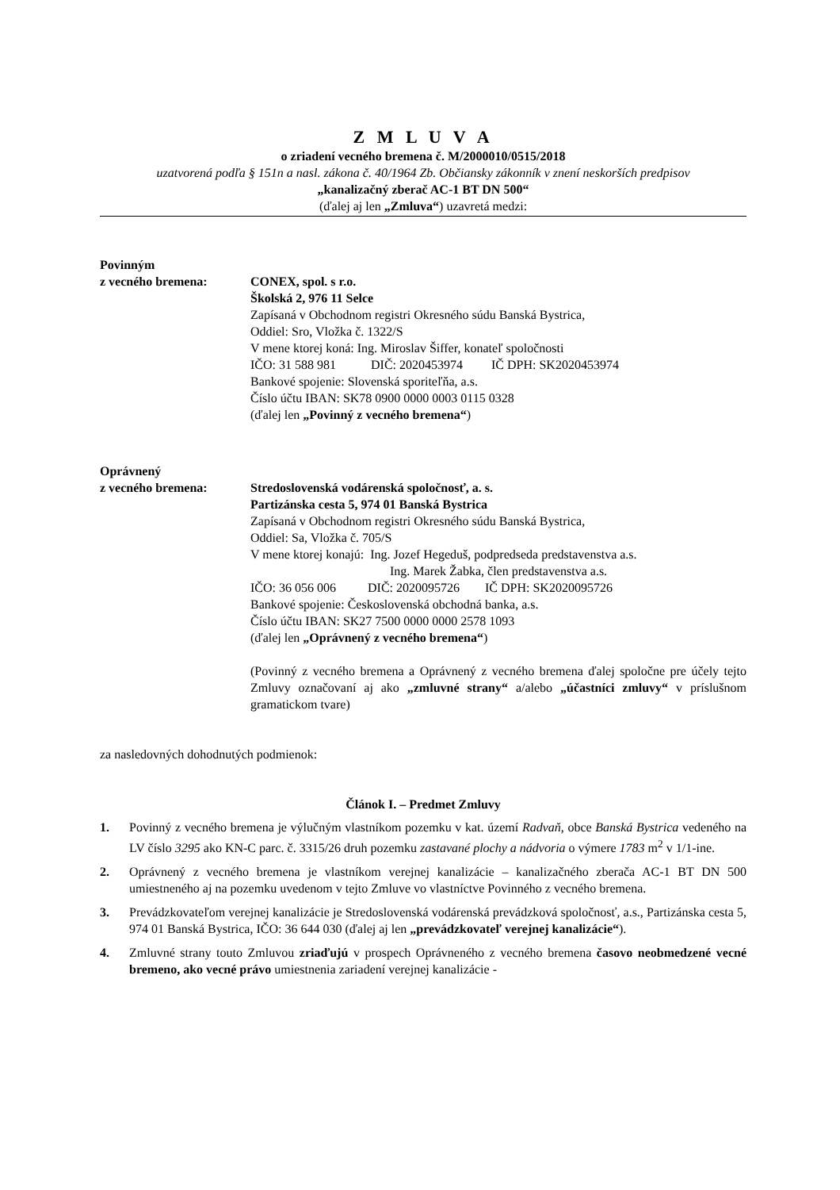Z M L U V A
o zriadení vecného bremena č. M/2000010/0515/2018
uzatvorená podľa § 151n a nasl. zákona č. 40/1964 Zb. Občiansky zákonník v znení neskorších predpisov
„kanalizačný zberač AC-1 BT DN 500“
(ďalej aj len „Zmluva“) uzavretá medzi:
Povinným
z vecného bremena: CONEX, spol. s r.o.
Školská 2, 976 11 Selce
Zapísaná v Obchodnom registri Okresného súdu Banská Bystrica,
Oddiel: Sro, Vložka č. 1322/S
V mene ktorej koná: Ing. Miroslav Šiffer, konateľ spoločnosti
IČO: 31 588 981 DIČ: 2020453974 IČ DPH: SK2020453974
Bankové spojenie: Slovenská sporiteľňa, a.s.
Číslo účtu IBAN: SK78 0900 0000 0003 0115 0328
(ďalej len „Povinný z vecného bremena“)
Oprávnený
z vecného bremena: Stredoslovenská vodárenská spoločnosť, a. s.
Partizánska cesta 5, 974 01 Banská Bystrica
Zapísaná v Obchodnom registri Okresného súdu Banská Bystrica,
Oddiel: Sa, Vložka č. 705/S
V mene ktorej konajú: Ing. Jozef Hegeduš, podpredseda predstavenstva a.s.
Ing. Marek Žabka, člen predstavenstva a.s.
IČO: 36 056 006 DIČ: 2020095726 IČ DPH: SK2020095726
Bankové spojenie: Československá obchodná banka, a.s.
Číslo účtu IBAN: SK27 7500 0000 0000 2578 1093
(ďalej len „Oprávnený z vecného bremena“)
(Povinný z vecného bremena a Oprávnený z vecného bremena ďalej spoločne pre účely tejto Zmluvy označovaní aj ako „zmluvné strany“ a/alebo „účastníci zmluvy“ v príslušnom gramatickom tvare)
za nasledovných dohodnutých podmienok:
Článok I. – Predmet Zmluvy
1. Povinný z vecného bremena je výlučným vlastníkom pozemku v kat. území Radvaň, obce Banská Bystrica vedeného na LV číslo 3295 ako KN-C parc. č. 3315/26 druh pozemku zastavané plochy a nádvoria o výmere 1783 m<sup>2</sup> v 1/1-ine.
2. Oprávnený z vecného bremena je vlastníkom verejnej kanalizácie – kanalizačného zberača AC-1 BT DN 500 umiestneného aj na pozemku uvedenom v tejto Zmluve vo vlastníctve Povinného z vecného bremena.
3. Prevádzkovateľom verejnej kanalizácie je Stredoslovenská vodárenská prevádzková spoločnosť, a.s., Partizánska cesta 5, 974 01 Banská Bystrica, IČO: 36 644 030 (ďalej aj len „prevádzkovateľ verejnej kanalizácie“).
4. Zmluvné strany touto Zmluvou zriaďujú v prospech Oprávneného z vecného bremena časovo neobmedzené vecné bremeno, ako vecné právo umiestnenia zariadení verejnej kanalizácie -